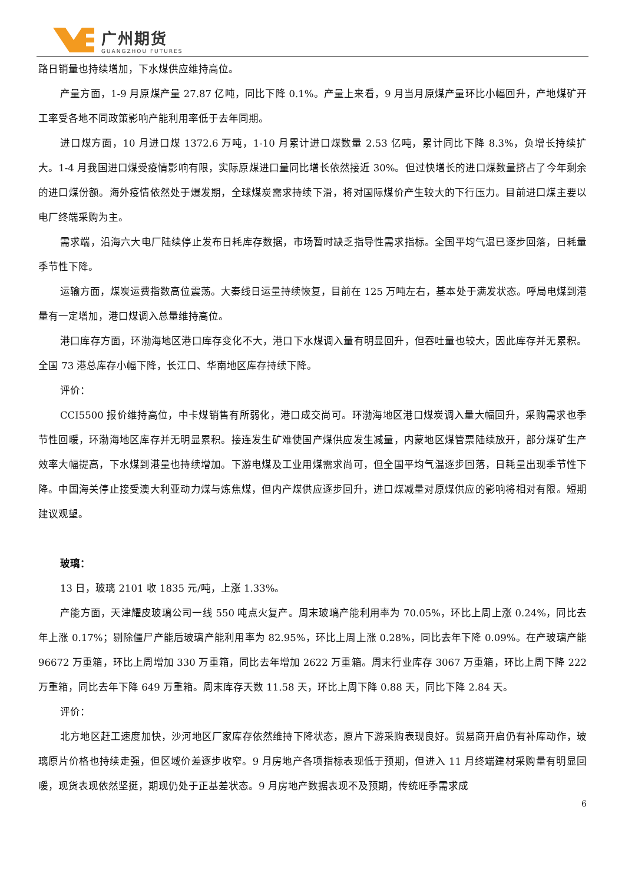广州期货
GUANGZHOU FUTURES
路日销量也持续增加，下水煤供应维持高位。
产量方面，1-9 月原煤产量 27.87 亿吨，同比下降 0.1%。产量上来看，9 月当月原煤产量环比小幅回升，产地煤矿开工率受各地不同政策影响产能利用率低于去年同期。
进口煤方面，10 月进口煤 1372.6 万吨，1-10 月累计进口煤数量 2.53 亿吨，累计同比下降 8.3%，负增长持续扩大。1-4 月我国进口煤受疫情影响有限，实际原煤进口量同比增长依然接近 30%。但过快增长的进口煤数量挤占了今年剩余的进口煤份额。海外疫情依然处于爆发期，全球煤炭需求持续下滑，将对国际煤价产生较大的下行压力。目前进口煤主要以电厂终端采购为主。
需求端，沿海六大电厂陆续停止发布日耗库存数据，市场暂时缺乏指导性需求指标。全国平均气温已逐步回落，日耗量季节性下降。
运输方面，煤炭运费指数高位震荡。大秦线日运量持续恢复，目前在 125 万吨左右，基本处于满发状态。呼局电煤到港量有一定增加，港口煤调入总量维持高位。
港口库存方面，环渤海地区港口库存变化不大，港口下水煤调入量有明显回升，但吞吐量也较大，因此库存并无累积。全国 73 港总库存小幅下降，长江口、华南地区库存持续下降。
评价：
CCI5500 报价维持高位，中卡煤销售有所弱化，港口成交尚可。环渤海地区港口煤炭调入量大幅回升，采购需求也季节性回暖，环渤海地区库存并无明显累积。接连发生矿难使国产煤供应发生减量，内蒙地区煤管票陆续放开，部分煤矿生产效率大幅提高，下水煤到港量也持续增加。下游电煤及工业用煤需求尚可，但全国平均气温逐步回落，日耗量出现季节性下降。中国海关停止接受澳大利亚动力煤与炼焦煤，但内产煤供应逐步回升，进口煤减量对原煤供应的影响将相对有限。短期建议观望。
玻璃：
13 日，玻璃 2101 收 1835 元/吨，上涨 1.33%。
产能方面，天津耀皮玻璃公司一线 550 吨点火复产。周末玻璃产能利用率为 70.05%，环比上周上涨 0.24%，同比去年上涨 0.17%；剔除僵尸产能后玻璃产能利用率为 82.95%，环比上周上涨 0.28%，同比去年下降 0.09%。在产玻璃产能 96672 万重箱，环比上周增加 330 万重箱，同比去年增加 2622 万重箱。周末行业库存 3067 万重箱，环比上周下降 222 万重箱，同比去年下降 649 万重箱。周末库存天数 11.58 天，环比上周下降 0.88 天，同比下降 2.84 天。
评价：
北方地区赶工速度加快，沙河地区厂家库存依然维持下降状态，原片下游采购表现良好。贸易商开启仍有补库动作，玻璃原片价格也持续走强，但区域价差逐步收窄。9 月房地产各项指标表现低于预期，但进入 11 月终端建材采购量有明显回暖，现货表现依然坚挺，期现仍处于正基差状态。9 月房地产数据表现不及预期，传统旺季需求成
6